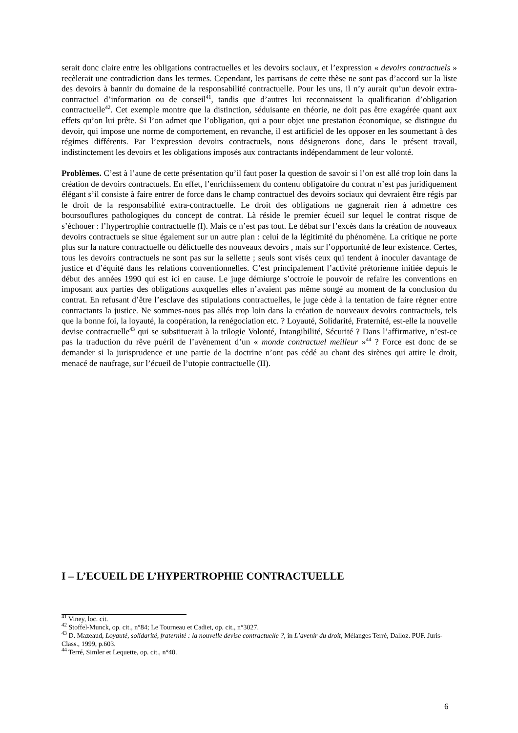serait donc claire entre les obligations contractuelles et les devoirs sociaux, et l’expression « devoirs contractuels » recèlerait une contradiction dans les termes. Cependant, les partisans de cette thèse ne sont pas d’accord sur la liste des devoirs à bannir du domaine de la responsabilité contractuelle. Pour les uns, il n’y aurait qu’un devoir extra-contractuel d’information ou de conseil<sup>41</sup>, tandis que d’autres lui reconnaissent la qualification d’obligation contractuelle<sup>42</sup>. Cet exemple montre que la distinction, séduisante en théorie, ne doit pas être exagérée quant aux effets qu’on lui prête. Si l’on admet que l’obligation, qui a pour objet une prestation économique, se distingue du devoir, qui impose une norme de comportement, en revanche, il est artificiel de les opposer en les soumettant à des régimes différents. Par l’expression devoirs contractuels, nous désignerons donc, dans le présent travail, indistinctement les devoirs et les obligations imposés aux contractants indépendamment de leur volonté.
Problèmes. C’est à l’aune de cette présentation qu’il faut poser la question de savoir si l’on est allé trop loin dans la création de devoirs contractuels. En effet, l’enrichissement du contenu obligatoire du contrat n’est pas juridiquement élégant s’il consiste à faire entrer de force dans le champ contractuel des devoirs sociaux qui devraient être régis par le droit de la responsabilité extra-contractuelle. Le droit des obligations ne gagnerait rien à admettre ces boursouflures pathologiques du concept de contrat. Là réside le premier écueil sur lequel le contrat risque de s’échouer : l’hypertrophie contractuelle (I). Mais ce n’est pas tout. Le débat sur l’excès dans la création de nouveaux devoirs contractuels se situe également sur un autre plan : celui de la légitimité du phénomène. La critique ne porte plus sur la nature contractuelle ou délictuelle des nouveaux devoirs , mais sur l’opportunité de leur existence. Certes, tous les devoirs contractuels ne sont pas sur la sellette ; seuls sont visés ceux qui tendent à inoculer davantage de justice et d’équité dans les relations conventionnelles. C’est principalement l’activité prétorienne initiée depuis le début des années 1990 qui est ici en cause. Le juge démiurge s’octroie le pouvoir de refaire les conventions en imposant aux parties des obligations auxquelles elles n’avaient pas même songé au moment de la conclusion du contrat. En refusant d’être l’esclave des stipulations contractuelles, le juge cède à la tentation de faire régner entre contractants la justice. Ne sommes-nous pas allés trop loin dans la création de nouveaux devoirs contractuels, tels que la bonne foi, la loyauté, la coopération, la renégociation etc. ? Loyauté, Solidarité, Fraternité, est-elle la nouvelle devise contractuelle<sup>43</sup> qui se substituerait à la trilogie Volonté, Intangibilité, Sécurité ? Dans l’affirmative, n’est-ce pas la traduction du rêve puéril de l’avènement d’un « monde contractuel meilleur »<sup>44</sup> ? Force est donc de se demander si la jurisprudence et une partie de la doctrine n’ont pas cédé au chant des sirènes qui attire le droit, menacé de naufrage, sur l’écueil de l’utopie contractuelle (II).
I – L’ECUEIL DE L’HYPERTROPHIE CONTRACTUELLE
<sup>41</sup> Viney, loc. cit.
<sup>42</sup> Stoffel-Munck, op. cit., n°84; Le Tourneau et Cadiet, op. cit., n°3027.
<sup>43</sup> D. Mazeaud, Loyauté, solidarité, fraternité : la nouvelle devise contractuelle ?, in L’avenir du droit, Mélanges Terré, Dalloz. PUF. Juris-Class., 1999, p.603.
<sup>44</sup> Terré, Simler et Lequette, op. cit., n°40.
6